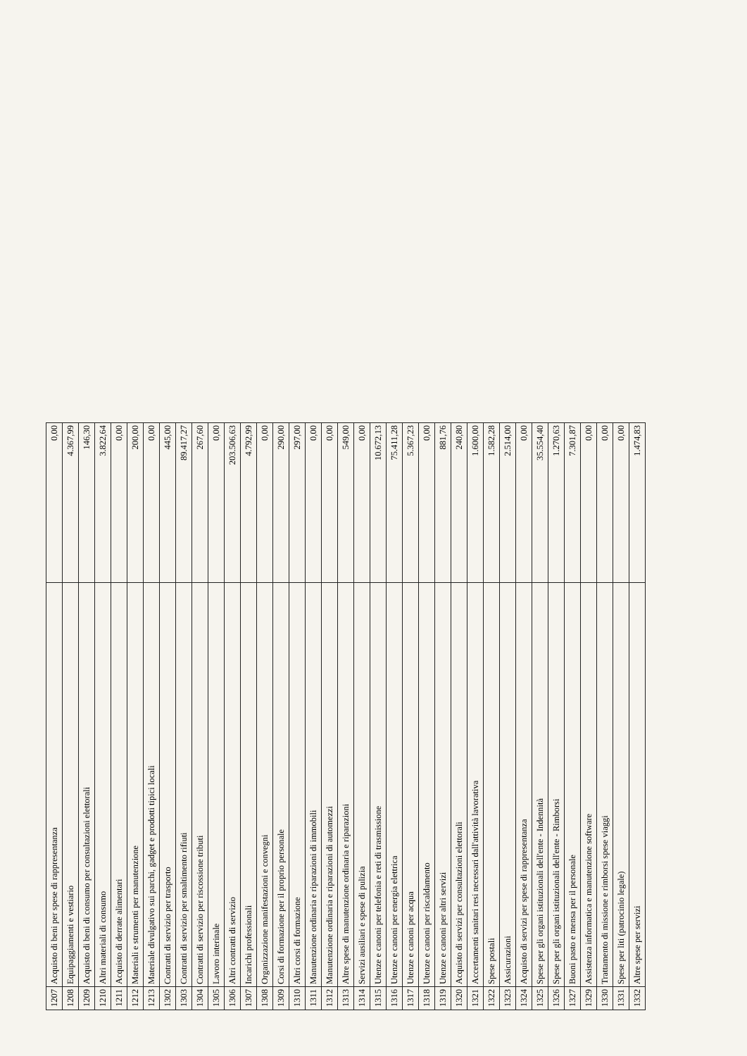| 1207 | Acquisto di beni per spese di rappresentanza | 0,00 |
| 1208 | Equipaggiamenti e vestiario | 4.367,99 |
| 1209 | Acquisto di beni di consumo per consultazioni elettorali | 146,30 |
| 1210 | Altri materiali di consumo | 3.822,64 |
| 1211 | Acquisto di derrate alimentari | 0,00 |
| 1212 | Materiali e strumenti per manutenzione | 200,00 |
| 1213 | Materiale divulgativo sui parchi, gadget e prodotti tipici locali | 0,00 |
| 1302 | Contratti di servizio per trasporto | 445,00 |
| 1303 | Contratti di servizio per smaltimento rifiuti | 89.417,27 |
| 1304 | Contratti di servizio per riscossione tributi | 267,60 |
| 1305 | Lavoro interinale | 0,00 |
| 1306 | Altri contratti di servizio | 203.506,63 |
| 1307 | Incarichi professionali | 4.792,99 |
| 1308 | Organizzazione manifestazioni e convegni | 0,00 |
| 1309 | Corsi di formazione per il proprio personale | 290,00 |
| 1310 | Altri corsi di formazione | 297,00 |
| 1311 | Manutenzione ordinaria e riparazioni di immobili | 0,00 |
| 1312 | Manutenzione ordinaria e riparazioni di automezzi | 0,00 |
| 1313 | Altre spese di manutenzione ordinaria e riparazioni | 549,00 |
| 1314 | Servizi ausiliari e spese di pulizia | 0,00 |
| 1315 | Utenze e canoni per telefonia e reti di trasmissione | 10.672,13 |
| 1316 | Utenze e canoni per energia elettrica | 75.411,28 |
| 1317 | Utenze e canoni per acqua | 5.367,23 |
| 1318 | Utenze e canoni per riscaldamento | 0,00 |
| 1319 | Utenze e canoni per altri servizi | 881,76 |
| 1320 | Acquisto di servizi per consultazioni elettorali | 240,80 |
| 1321 | Accertamenti sanitari resi necessari dall'attività lavorativa | 1.600,00 |
| 1322 | Spese postali | 1.582,28 |
| 1323 | Assicurazioni | 2.514,00 |
| 1324 | Acquisto di servizi per spese di rappresentanza | 0,00 |
| 1325 | Spese per gli organi istituzionali dell'ente - Indennità | 35.554,40 |
| 1326 | Spese per gli organi istituzionali dell'ente - Rimborsi | 1.270,63 |
| 1327 | Buoni pasto e mensa per il personale | 7.301,87 |
| 1329 | Assistenza informatica e manutenzione software | 0,00 |
| 1330 | Trattamento di missione e rimborsi spese viaggi | 0,00 |
| 1331 | Spese per liti (patrocinio legale) | 0,00 |
| 1332 | Altre spese per servizi | 1.474,83 |